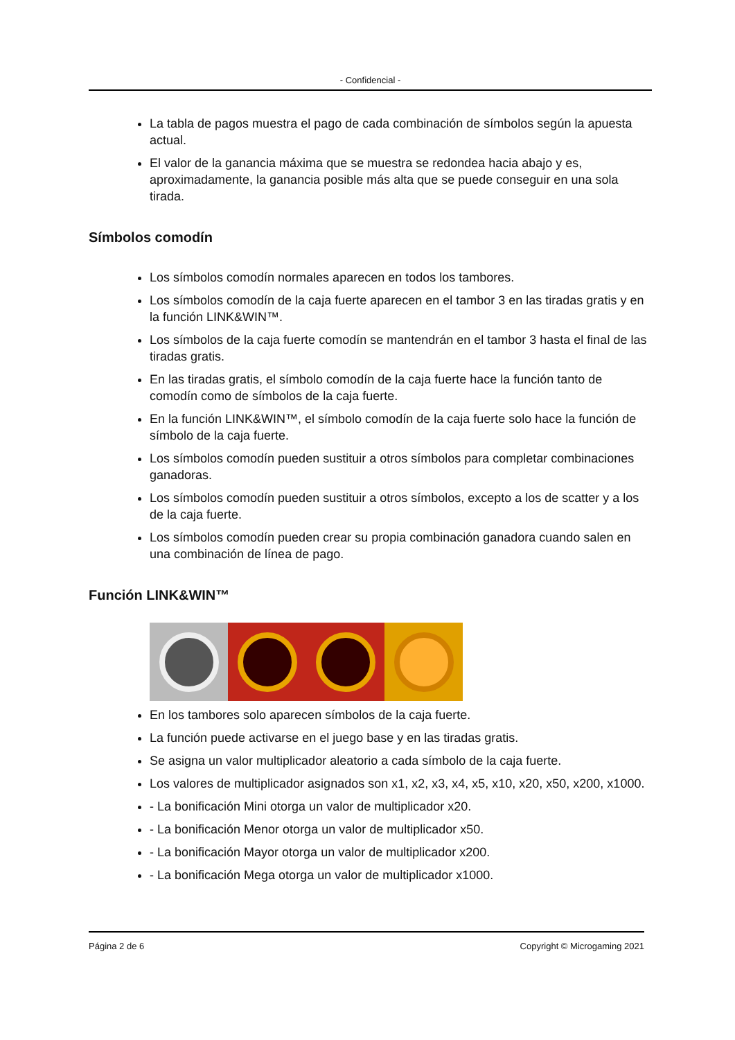- Confidencial -
La tabla de pagos muestra el pago de cada combinación de símbolos según la apuesta actual.
El valor de la ganancia máxima que se muestra se redondea hacia abajo y es, aproximadamente, la ganancia posible más alta que se puede conseguir en una sola tirada.
Símbolos comodín
Los símbolos comodín normales aparecen en todos los tambores.
Los símbolos comodín de la caja fuerte aparecen en el tambor 3 en las tiradas gratis y en la función LINK&WIN™.
Los símbolos de la caja fuerte comodín se mantendrán en el tambor 3 hasta el final de las tiradas gratis.
En las tiradas gratis, el símbolo comodín de la caja fuerte hace la función tanto de comodín como de símbolos de la caja fuerte.
En la función LINK&WIN™, el símbolo comodín de la caja fuerte solo hace la función de símbolo de la caja fuerte.
Los símbolos comodín pueden sustituir a otros símbolos para completar combinaciones ganadoras.
Los símbolos comodín pueden sustituir a otros símbolos, excepto a los de scatter y a los de la caja fuerte.
Los símbolos comodín pueden crear su propia combinación ganadora cuando salen en una combinación de línea de pago.
Función LINK&WIN™
En los tambores solo aparecen símbolos de la caja fuerte.
La función puede activarse en el juego base y en las tiradas gratis.
Se asigna un valor multiplicador aleatorio a cada símbolo de la caja fuerte.
Los valores de multiplicador asignados son x1, x2, x3, x4, x5, x10, x20, x50, x200, x1000.
- La bonificación Mini otorga un valor de multiplicador x20.
- La bonificación Menor otorga un valor de multiplicador x50.
- La bonificación Mayor otorga un valor de multiplicador x200.
- La bonificación Mega otorga un valor de multiplicador x1000.
Página 2 de 6 Copyright © Microgaming 2021